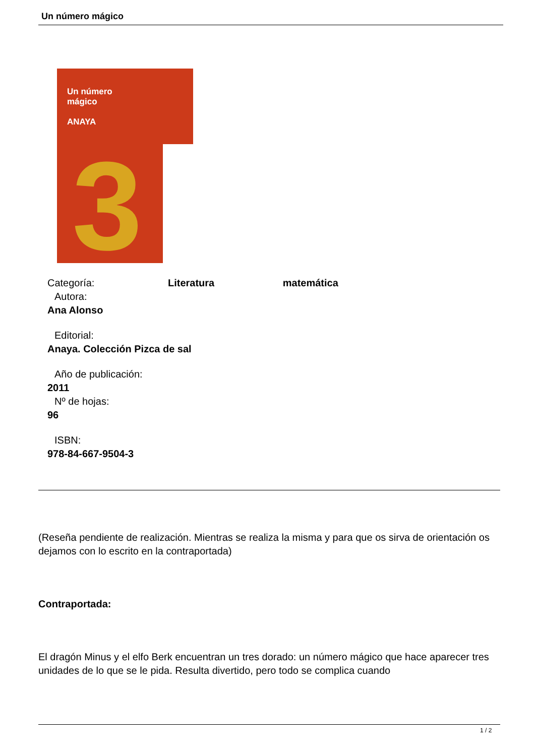Un número mágico
Un número
mágico
ANAYA
3
Categoría: Literatura matemática
Autora:
Ana Alonso
Editorial:
Anaya. Colección Pizca de sal
Año de publicación:
2011
Nº de hojas:
96
ISBN:
978-84-667-9504-3
(Reseña pendiente de realización. Mientras se realiza la misma y para que os sirva de orientación os dejamos con lo escrito en la contraportada)
Contraportada:
El dragón Minus y el elfo Berk encuentran un tres dorado: un número mágico que hace aparecer tres unidades de lo que se le pida. Resulta divertido, pero todo se complica cuando
1 / 2